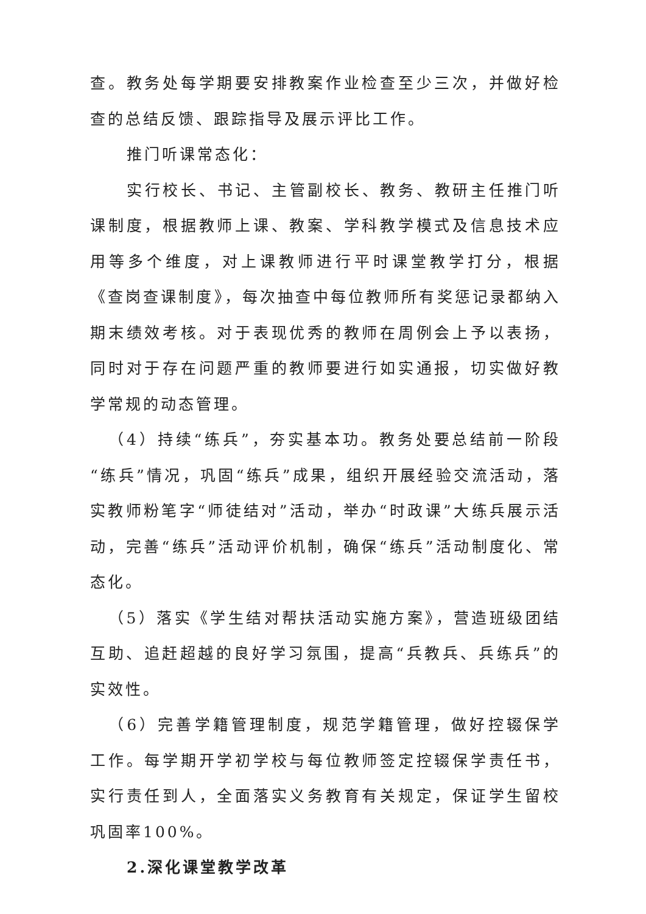查。教务处每学期要安排教案作业检查至少三次，并做好检查的总结反馈、跟踪指导及展示评比工作。
推门听课常态化：
实行校长、书记、主管副校长、教务、教研主任推门听课制度，根据教师上课、教案、学科教学模式及信息技术应用等多个维度，对上课教师进行平时课堂教学打分，根据《查岗查课制度》，每次抽查中每位教师所有奖惩记录都纳入期末绩效考核。对于表现优秀的教师在周例会上予以表扬，同时对于存在问题严重的教师要进行如实通报，切实做好教学常规的动态管理。
（4）持续“练兵”，夯实基本功。教务处要总结前一阶段“练兵”情况，巩固“练兵”成果，组织开展经验交流活动，落实教师粉笔字“师徒结对”活动，举办“时政课”大练兵展示活动，完善“练兵”活动评价机制，确保“练兵”活动制度化、常态化。
（5）落实《学生结对帮扶活动实施方案》，营造班级团结互助、追赶超越的良好学习氛围，提高“兵教兵、兵练兵”的实效性。
（6）完善学籍管理制度，规范学籍管理，做好控辍保学工作。每学期开学初学校与每位教师签定控辍保学责任书，实行责任到人，全面落实义务教育有关规定，保证学生留校巩固率100%。
2.深化课堂教学改革